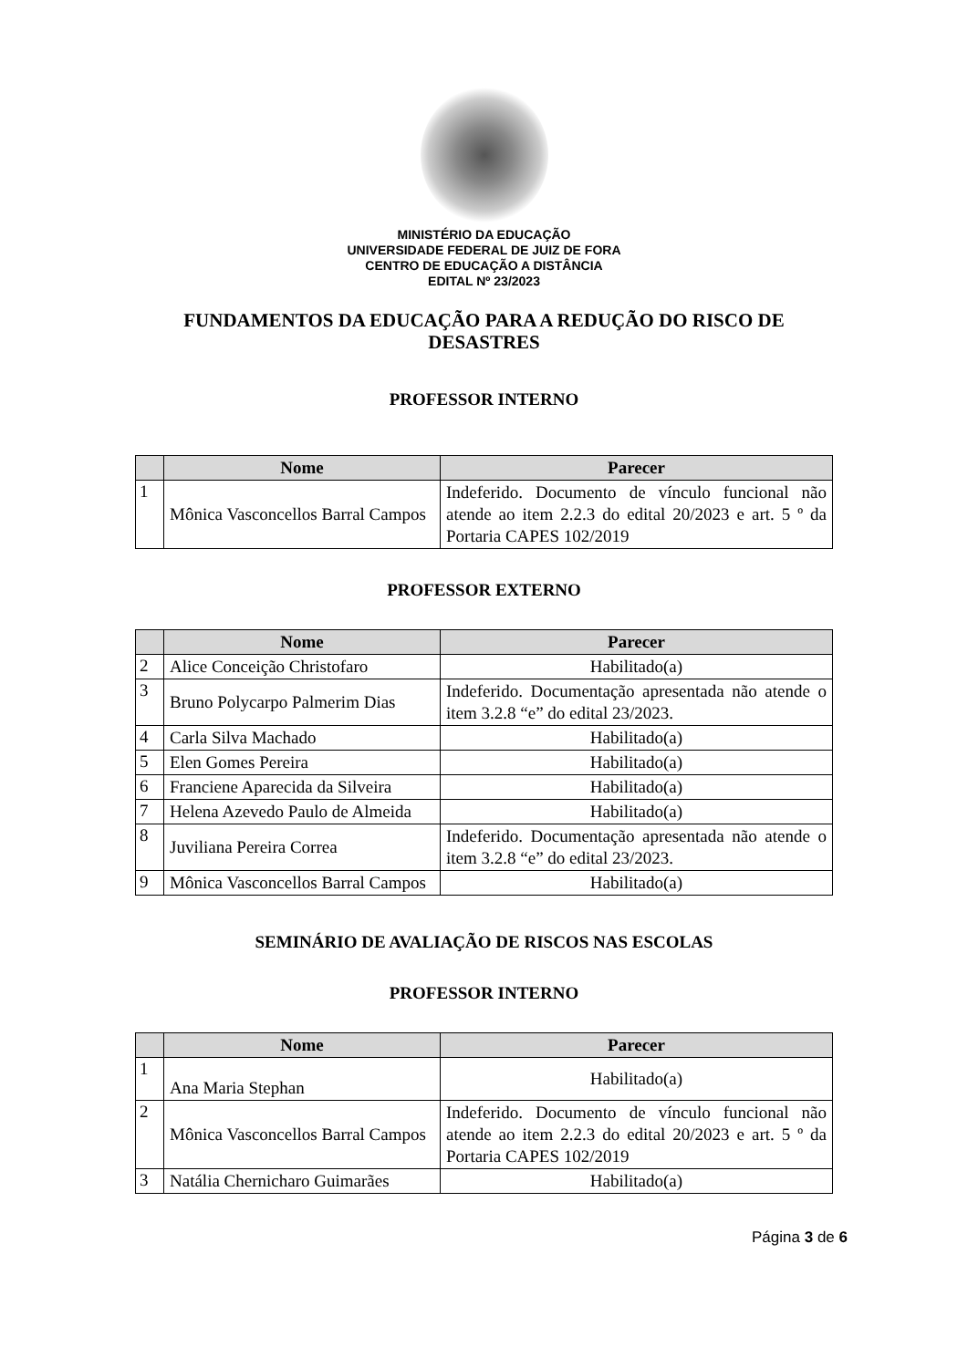MINISTÉRIO DA EDUCAÇÃO
UNIVERSIDADE FEDERAL DE JUIZ DE FORA
CENTRO DE EDUCAÇÃO A DISTÂNCIA
EDITAL Nº 23/2023
FUNDAMENTOS DA EDUCAÇÃO PARA A REDUÇÃO DO RISCO DE DESASTRES
PROFESSOR INTERNO
| | Nome | Parecer |
| --- | --- | --- |
| 1 | Mônica Vasconcellos Barral Campos | Indeferido. Documento de vínculo funcional não atende ao item 2.2.3 do edital 20/2023 e art. 5 º da Portaria CAPES 102/2019 |
PROFESSOR EXTERNO
| | Nome | Parecer |
| --- | --- | --- |
| 2 | Alice Conceição Christofaro | Habilitado(a) |
| 3 | Bruno Polycarpo Palmerim Dias | Indeferido. Documentação apresentada não atende o item 3.2.8 “e” do edital 23/2023. |
| 4 | Carla Silva Machado | Habilitado(a) |
| 5 | Elen Gomes Pereira | Habilitado(a) |
| 6 | Franciene Aparecida da Silveira | Habilitado(a) |
| 7 | Helena Azevedo Paulo de Almeida | Habilitado(a) |
| 8 | Juviliana Pereira Correa | Indeferido. Documentação apresentada não atende o item 3.2.8 “e” do edital 23/2023. |
| 9 | Mônica Vasconcellos Barral Campos | Habilitado(a) |
SEMINÁRIO DE AVALIAÇÃO DE RISCOS NAS ESCOLAS
PROFESSOR INTERNO
| | Nome | Parecer |
| --- | --- | --- |
| 1 | Ana Maria Stephan | Habilitado(a) |
| 2 | Mônica Vasconcellos Barral Campos | Indeferido. Documento de vínculo funcional não atende ao item 2.2.3 do edital 20/2023 e art. 5 º da Portaria CAPES 102/2019 |
| 3 | Natália Chernicharo Guimarães | Habilitado(a) |
Página 3 de 6